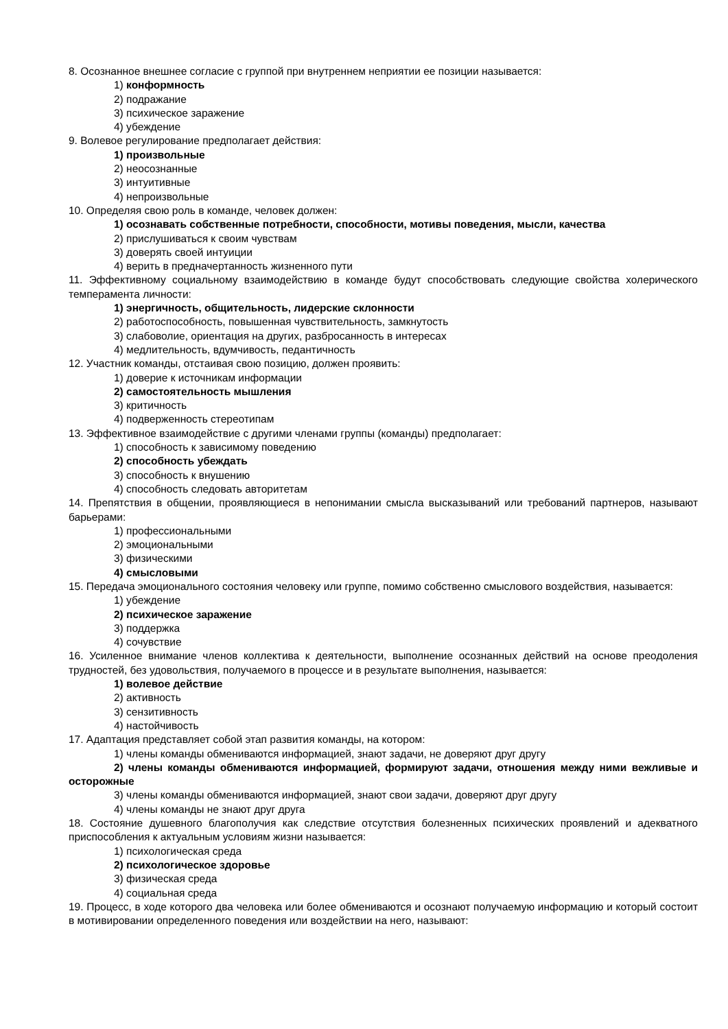8. Осознанное внешнее согласие с группой при внутреннем неприятии ее позиции называется:
1) конформность
2) подражание
3) психическое заражение
4) убеждение
9. Волевое регулирование предполагает действия:
1) произвольные
2) неосознанные
3) интуитивные
4) непроизвольные
10. Определяя свою роль в команде, человек должен:
1) осознавать собственные потребности, способности, мотивы поведения, мысли, качества
2) прислушиваться к своим чувствам
3) доверять своей интуиции
4) верить в предначертанность жизненного пути
11. Эффективному социальному взаимодействию в команде будут способствовать следующие свойства холерического темперамента личности:
1) энергичность, общительность, лидерские склонности
2) работоспособность, повышенная чувствительность, замкнутость
3) слабоволие, ориентация на других, разбросанность в интересах
4) медлительность, вдумчивость, педантичность
12. Участник команды, отстаивая свою позицию, должен проявить:
1) доверие к источникам информации
2) самостоятельность мышления
3) критичность
4) подверженность стереотипам
13. Эффективное взаимодействие с другими членами группы (команды) предполагает:
1) способность к зависимому поведению
2) способность убеждать
3) способность к внушению
4) способность следовать авторитетам
14. Препятствия в общении, проявляющиеся в непонимании смысла высказываний или требований партнеров, называют барьерами:
1) профессиональными
2) эмоциональными
3) физическими
4) смысловыми
15. Передача эмоционального состояния человеку или группе, помимо собственно смыслового воздействия, называется:
1) убеждение
2) психическое заражение
3) поддержка
4) сочувствие
16. Усиленное внимание членов коллектива к деятельности, выполнение осознанных действий на основе преодоления трудностей, без удовольствия, получаемого в процессе и в результате выполнения, называется:
1) волевое действие
2) активность
3) сензитивность
4) настойчивость
17. Адаптация представляет собой этап развития команды, на котором:
1) члены команды обмениваются информацией, знают задачи, не доверяют друг другу
2) члены команды обмениваются информацией, формируют задачи, отношения между ними вежливые и осторожные
3) члены команды обмениваются информацией, знают свои задачи, доверяют друг другу
4) члены команды не знают друг друга
18. Состояние душевного благополучия как следствие отсутствия болезненных психических проявлений и адекватного приспособления к актуальным условиям жизни называется:
1) психологическая среда
2) психологическое здоровье
3) физическая среда
4) социальная среда
19. Процесс, в ходе которого два человека или более обмениваются и осознают получаемую информацию и который состоит в мотивировании определенного поведения или воздействии на него, называют: